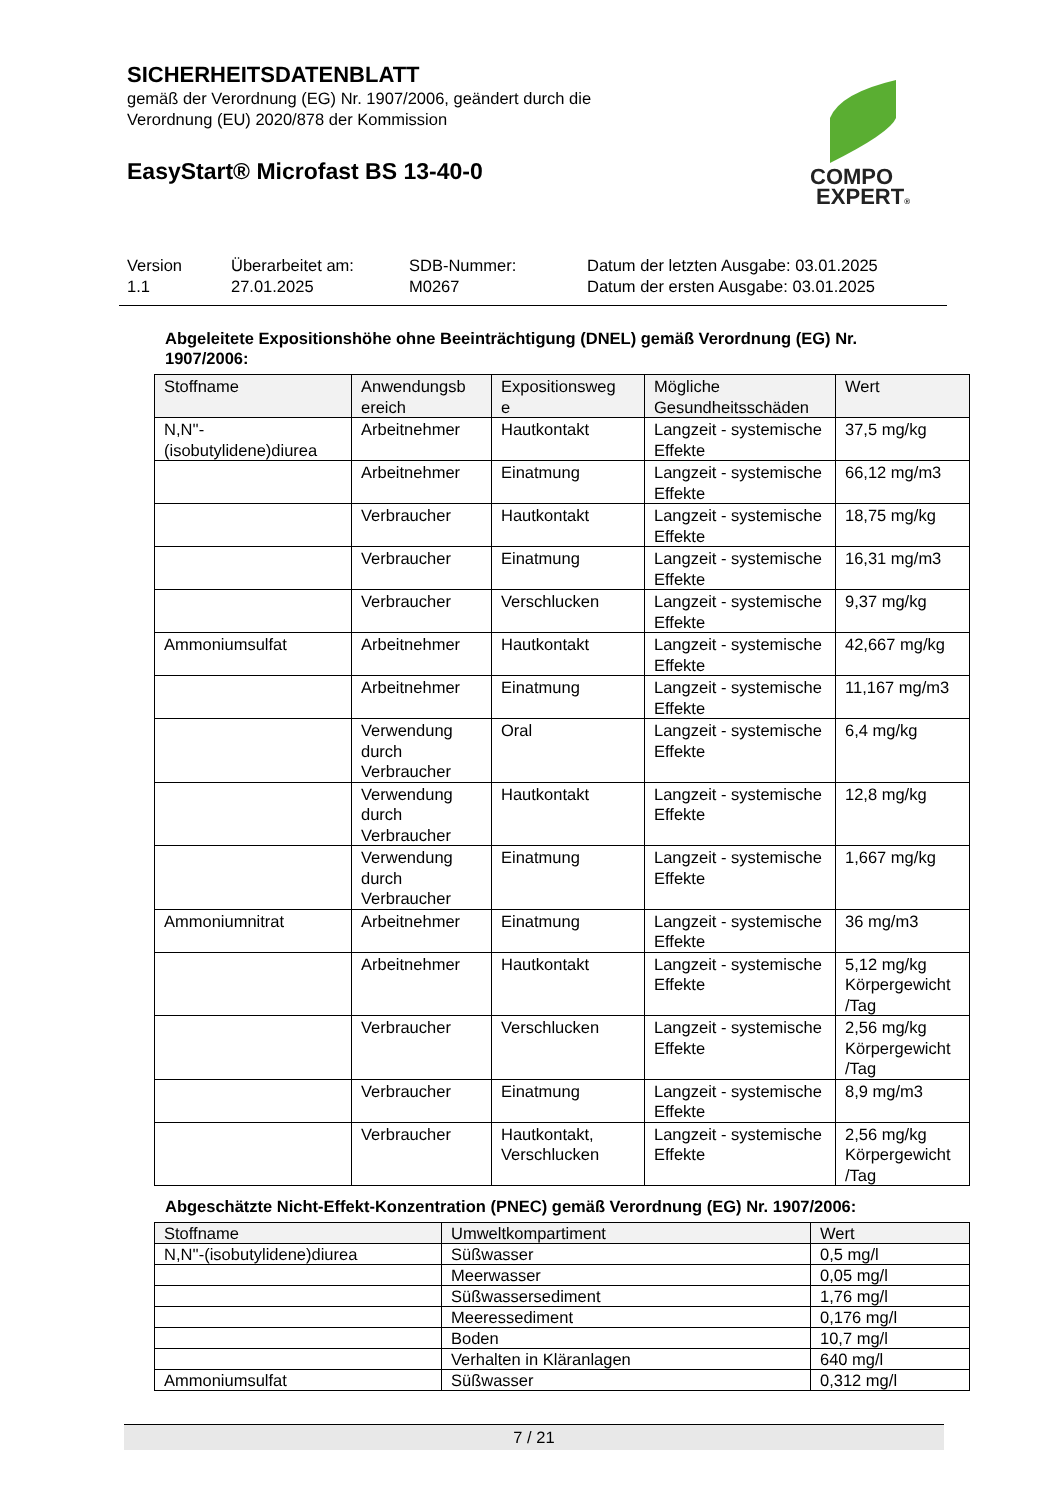SICHERHEITSDATENBLATT
gemäß der Verordnung (EG) Nr. 1907/2006, geändert durch die
Verordnung (EU) 2020/878 der Kommission
EasyStart® Microfast BS 13-40-0
COMPO
EXPERT®
Version
1.1
Überarbeitet am:
27.01.2025
SDB-Nummer:
M0267
Datum der letzten Ausgabe: 03.01.2025
Datum der ersten Ausgabe: 03.01.2025
Abgeleitete Expositionshöhe ohne Beeinträchtigung (DNEL) gemäß Verordnung (EG) Nr. 1907/2006:
| Stoffname | Anwendungsb ereich | Expositionsweg e | Mögliche Gesundheitsschäden | Wert |
| --- | --- | --- | --- | --- |
| N,N''- (isobutylidene)diurea | Arbeitnehmer | Hautkontakt | Langzeit - systemische Effekte | 37,5 mg/kg |
| | Arbeitnehmer | Einatmung | Langzeit - systemische Effekte | 66,12 mg/m3 |
| | Verbraucher | Hautkontakt | Langzeit - systemische Effekte | 18,75 mg/kg |
| | Verbraucher | Einatmung | Langzeit - systemische Effekte | 16,31 mg/m3 |
| | Verbraucher | Verschlucken | Langzeit - systemische Effekte | 9,37 mg/kg |
| Ammoniumsulfat | Arbeitnehmer | Hautkontakt | Langzeit - systemische Effekte | 42,667 mg/kg |
| | Arbeitnehmer | Einatmung | Langzeit - systemische Effekte | 11,167 mg/m3 |
| | Verwendung durch Verbraucher | Oral | Langzeit - systemische Effekte | 6,4 mg/kg |
| | Verwendung durch Verbraucher | Hautkontakt | Langzeit - systemische Effekte | 12,8 mg/kg |
| | Verwendung durch Verbraucher | Einatmung | Langzeit - systemische Effekte | 1,667 mg/kg |
| Ammoniumnitrat | Arbeitnehmer | Einatmung | Langzeit - systemische Effekte | 36 mg/m3 |
| | Arbeitnehmer | Hautkontakt | Langzeit - systemische Effekte | 5,12 mg/kg Körpergewicht /Tag |
| | Verbraucher | Verschlucken | Langzeit - systemische Effekte | 2,56 mg/kg Körpergewicht /Tag |
| | Verbraucher | Einatmung | Langzeit - systemische Effekte | 8,9 mg/m3 |
| | Verbraucher | Hautkontakt, Verschlucken | Langzeit - systemische Effekte | 2,56 mg/kg Körpergewicht /Tag |
Abgeschätzte Nicht-Effekt-Konzentration (PNEC) gemäß Verordnung (EG) Nr. 1907/2006:
| Stoffname | Umweltkompartiment | Wert |
| --- | --- | --- |
| N,N''-(isobutylidene)diurea | Süßwasser | 0,5 mg/l |
| | Meerwasser | 0,05 mg/l |
| | Süßwassersediment | 1,76 mg/l |
| | Meeressediment | 0,176 mg/l |
| | Boden | 10,7 mg/l |
| | Verhalten in Kläranlagen | 640 mg/l |
| Ammoniumsulfat | Süßwasser | 0,312 mg/l |
7 / 21